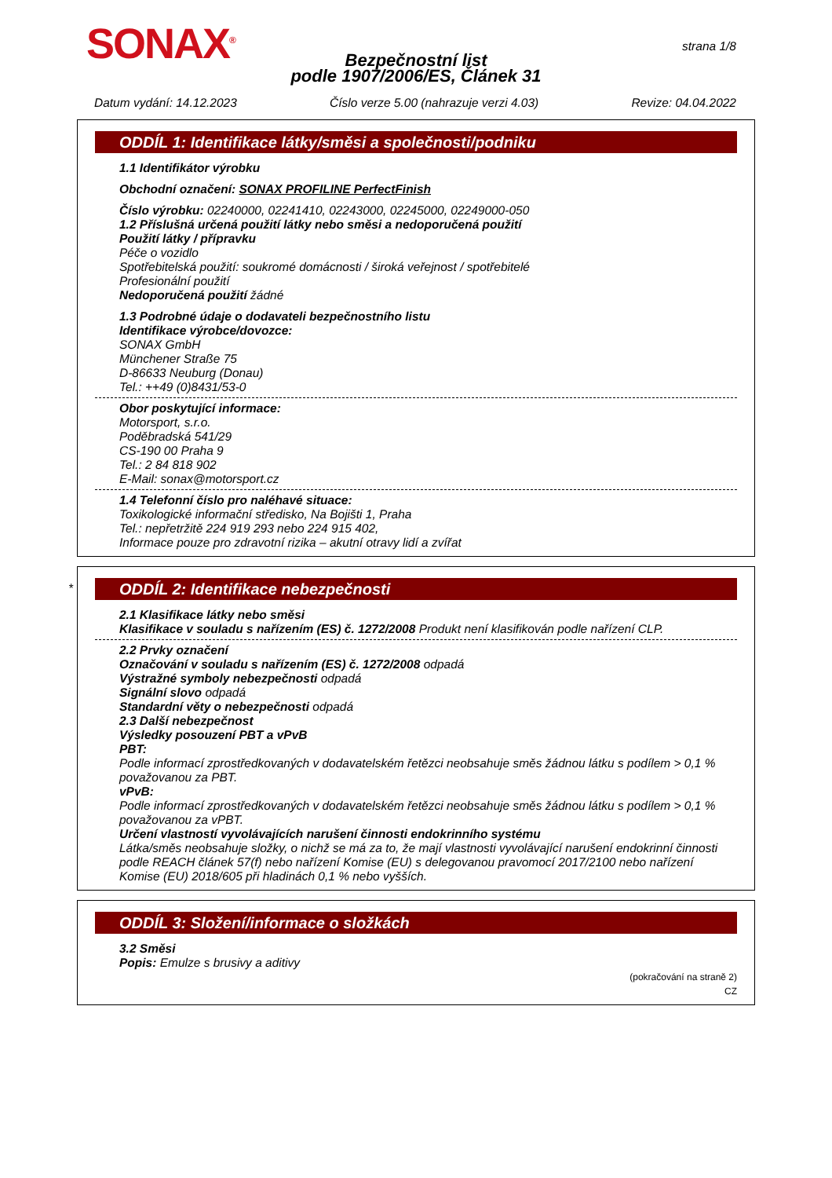SONAX<sup>®</sup> strana 1/8
Bezpečnostní list
podle 1907/2006/ES, Článek 31
Datum vydání: 14.12.2023 Číslo verze 5.00 (nahrazuje verzi 4.03) Revize: 04.04.2022
ODDÍL 1: Identifikace látky/směsi a společnosti/podniku
1.1 Identifikátor výrobku
Obchodní označení: SONAX PROFILINE PerfectFinish
Číslo výrobku: 02240000, 02241410, 02243000, 02245000, 02249000-050
1.2 Příslušná určená použití látky nebo směsi a nedoporučená použití
Použití látky / přípravku
Péče o vozidlo
Spotřebitelská použití: soukromé domácnosti / široká veřejnost / spotřebitelé
Profesionální použití
Nedoporučená použití žádné
1.3 Podrobné údaje o dodavateli bezpečnostního listu
Identifikace výrobce/dovozce:
SONAX GmbH
Münchener Straße 75
D-86633 Neuburg (Donau)
Tel.: ++49 (0)8431/53-0
Obor poskytující informace:
Motorsport, s.r.o.
Poděbradská 541/29
CS-190 00 Praha 9
Tel.: 2 84 818 902
E-Mail: sonax@motorsport.cz
1.4 Telefonní číslo pro naléhavé situace:
Toxikologické informační středisko, Na Bojišti 1, Praha
Tel.: nepřetržitě 224 919 293 nebo 224 915 402,
Informace pouze pro zdravotní rizika – akutní otravy lidí a zvířat
*
ODDÍL 2: Identifikace nebezpečnosti
2.1 Klasifikace látky nebo směsi
Klasifikace v souladu s nařízením (ES) č. 1272/2008 Produkt není klasifikován podle nařízení CLP.
2.2 Prvky označení
Označování v souladu s nařízením (ES) č. 1272/2008 odpadá
Výstražné symboly nebezpečnosti odpadá
Signální slovo odpadá
Standardní věty o nebezpečnosti odpadá
2.3 Další nebezpečnost
Výsledky posouzení PBT a vPvB
PBT:
Podle informací zprostředkovaných v dodavatelském řetězci neobsahuje směs žádnou látku s podílem > 0,1 % považovanou za PBT.
vPvB:
Podle informací zprostředkovaných v dodavatelském řetězci neobsahuje směs žádnou látku s podílem > 0,1 % považovanou za vPBT.
Určení vlastností vyvolávajících narušení činnosti endokrinního systému
Látka/směs neobsahuje složky, o nichž se má za to, že mají vlastnosti vyvolávající narušení endokrinní činnosti podle REACH článek 57(f) nebo nařízení Komise (EU) s delegovanou pravomocí 2017/2100 nebo nařízení Komise (EU) 2018/605 při hladinách 0,1 % nebo vyšších.
ODDÍL 3: Složení/informace o složkách
3.2 Směsi
Popis: Emulze s brusivy a aditivy
(pokračování na straně 2)
CZ